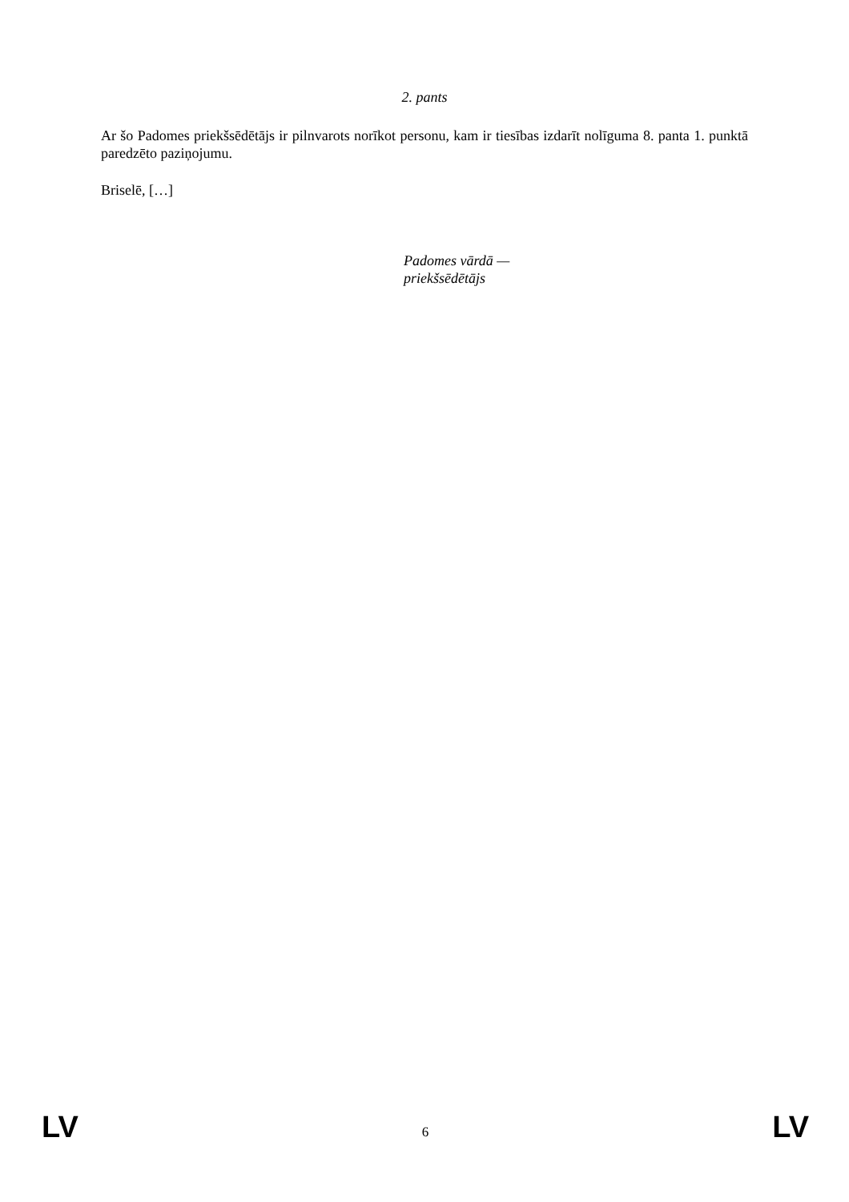2. pants
Ar šo Padomes priekšsēdētājs ir pilnvarots norīkot personu, kam ir tiesības izdarīt nolīguma 8. panta 1. punktā paredzēto paziņojumu.
Briselē, […]
Padomes vārdā —
priekšsēdētājs
LV 6 LV